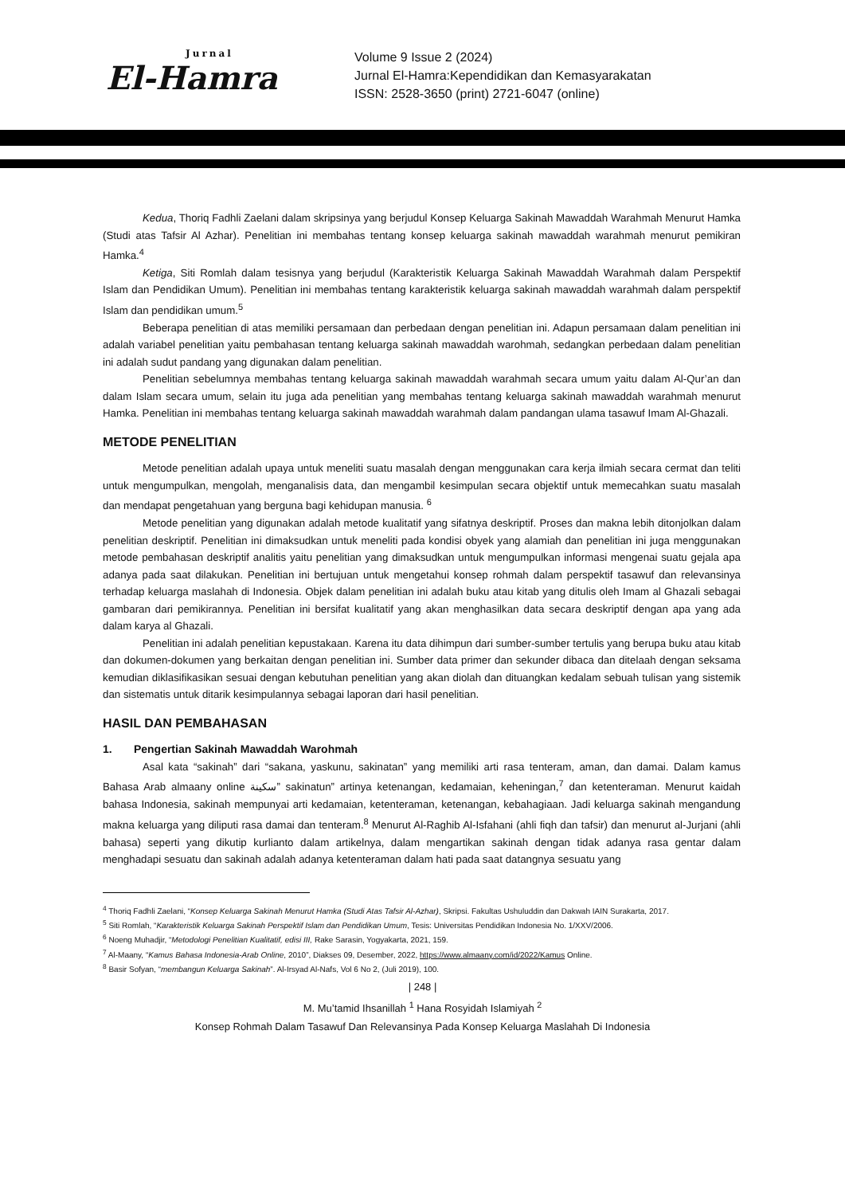Jurnal
El-Hamra
Volume 9 Issue 2 (2024)
Jurnal El-Hamra:Kependidikan dan Kemasyarakatan
ISSN: 2528-3650 (print) 2721-6047 (online)
Kedua, Thoriq Fadhli Zaelani dalam skripsinya yang berjudul Konsep Keluarga Sakinah Mawaddah Warahmah Menurut Hamka (Studi atas Tafsir Al Azhar). Penelitian ini membahas tentang konsep keluarga sakinah mawaddah warahmah menurut pemikiran Hamka.<sup>4</sup>
Ketiga, Siti Romlah dalam tesisnya yang berjudul (Karakteristik Keluarga Sakinah Mawaddah Warahmah dalam Perspektif Islam dan Pendidikan Umum). Penelitian ini membahas tentang karakteristik keluarga sakinah mawaddah warahmah dalam perspektif Islam dan pendidikan umum.<sup>5</sup>
Beberapa penelitian di atas memiliki persamaan dan perbedaan dengan penelitian ini. Adapun persamaan dalam penelitian ini adalah variabel penelitian yaitu pembahasan tentang keluarga sakinah mawaddah warohmah, sedangkan perbedaan dalam penelitian ini adalah sudut pandang yang digunakan dalam penelitian.
Penelitian sebelumnya membahas tentang keluarga sakinah mawaddah warahmah secara umum yaitu dalam Al-Qur’an dan dalam Islam secara umum, selain itu juga ada penelitian yang membahas tentang keluarga sakinah mawaddah warahmah menurut Hamka. Penelitian ini membahas tentang keluarga sakinah mawaddah warahmah dalam pandangan ulama tasawuf Imam Al-Ghazali.
METODE PENELITIAN
Metode penelitian adalah upaya untuk meneliti suatu masalah dengan menggunakan cara kerja ilmiah secara cermat dan teliti untuk mengumpulkan, mengolah, menganalisis data, dan mengambil kesimpulan secara objektif untuk memecahkan suatu masalah dan mendapat pengetahuan yang berguna bagi kehidupan manusia. <sup>6</sup>
Metode penelitian yang digunakan adalah metode kualitatif yang sifatnya deskriptif. Proses dan makna lebih ditonjolkan dalam penelitian deskriptif. Penelitian ini dimaksudkan untuk meneliti pada kondisi obyek yang alamiah dan penelitian ini juga menggunakan metode pembahasan deskriptif analitis yaitu penelitian yang dimaksudkan untuk mengumpulkan informasi mengenai suatu gejala apa adanya pada saat dilakukan. Penelitian ini bertujuan untuk mengetahui konsep rohmah dalam perspektif tasawuf dan relevansinya terhadap keluarga maslahah di Indonesia. Objek dalam penelitian ini adalah buku atau kitab yang ditulis oleh Imam al Ghazali sebagai gambaran dari pemikirannya. Penelitian ini bersifat kualitatif yang akan menghasilkan data secara deskriptif dengan apa yang ada dalam karya al Ghazali.
Penelitian ini adalah penelitian kepustakaan. Karena itu data dihimpun dari sumber-sumber tertulis yang berupa buku atau kitab dan dokumen-dokumen yang berkaitan dengan penelitian ini. Sumber data primer dan sekunder dibaca dan ditelaah dengan seksama kemudian diklasifikasikan sesuai dengan kebutuhan penelitian yang akan diolah dan dituangkan kedalam sebuah tulisan yang sistemik dan sistematis untuk ditarik kesimpulannya sebagai laporan dari hasil penelitian.
HASIL DAN PEMBAHASAN
1. Pengertian Sakinah Mawaddah Warohmah
Asal kata “sakinah” dari “sakana, yaskunu, sakinatan” yang memiliki arti rasa tenteram, aman, dan damai. Dalam kamus Bahasa Arab almaany online سكينة” sakinatun” artinya ketenangan, kedamaian, keheningan,<sup>7</sup> dan ketenteraman. Menurut kaidah bahasa Indonesia, sakinah mempunyai arti kedamaian, ketenteraman, ketenangan, kebahagiaan. Jadi keluarga sakinah mengandung makna keluarga yang diliputi rasa damai dan tenteram.<sup>8</sup> Menurut Al-Raghib Al-Isfahani (ahli fiqh dan tafsir) dan menurut al-Jurjani (ahli bahasa) seperti yang dikutip kurlianto dalam artikelnya, dalam mengartikan sakinah dengan tidak adanya rasa gentar dalam menghadapi sesuatu dan sakinah adalah adanya ketenteraman dalam hati pada saat datangnya sesuatu yang
<sup>4</sup> Thoriq Fadhli Zaelani, “Konsep Keluarga Sakinah Menurut Hamka (Studi Atas Tafsir Al-Azhar), Skripsi. Fakultas Ushuluddin dan Dakwah IAIN Surakarta, 2017.
<sup>5</sup> Siti Romlah, “Karakteristik Keluarga Sakinah Perspektif Islam dan Pendidikan Umum, Tesis: Universitas Pendidikan Indonesia No. 1/XXV/2006.
<sup>6</sup> Noeng Muhadjir, “Metodologi Penelitian Kualitatif, edisi III, Rake Sarasin, Yogyakarta, 2021, 159.
<sup>7</sup> Al-Maany, “Kamus Bahasa Indonesia-Arab Online, 2010”, Diakses 09, Desember, 2022, https://www.almaany.com/id/2022/Kamus Online.
<sup>8</sup> Basir Sofyan, “membangun Keluarga Sakinah”. Al-Irsyad Al-Nafs, Vol 6 No 2, (Juli 2019), 100.
| 248 |
M. Mu’tamid Ihsanillah <sup>1</sup> Hana Rosyidah Islamiyah <sup>2</sup>
Konsep Rohmah Dalam Tasawuf Dan Relevansinya Pada Konsep Keluarga Maslahah Di Indonesia